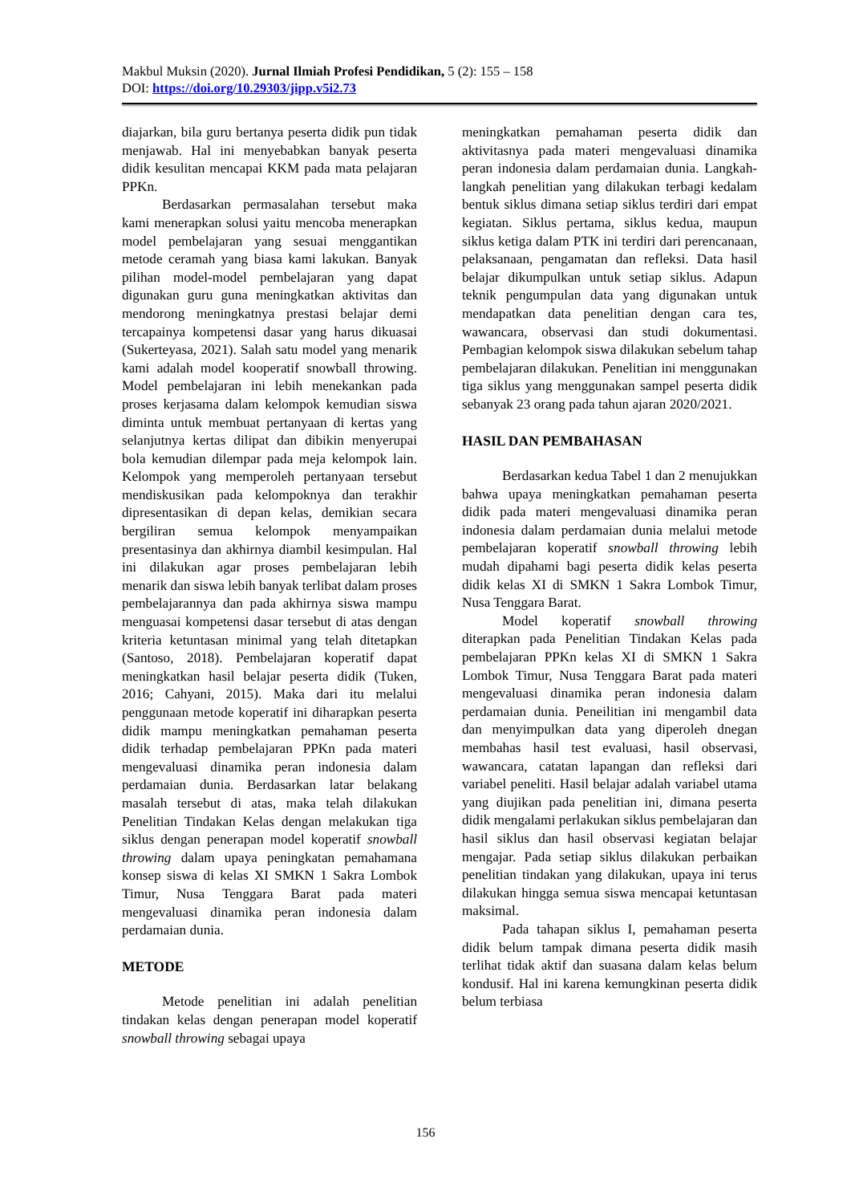Makbul Muksin (2020). Jurnal Ilmiah Profesi Pendidikan, 5 (2): 155 – 158
DOI: https://doi.org/10.29303/jipp.v5i2.73
diajarkan, bila guru bertanya peserta didik pun tidak menjawab. Hal ini menyebabkan banyak peserta didik kesulitan mencapai KKM pada mata pelajaran PPKn.
Berdasarkan permasalahan tersebut maka kami menerapkan solusi yaitu mencoba menerapkan model pembelajaran yang sesuai menggantikan metode ceramah yang biasa kami lakukan. Banyak pilihan model-model pembelajaran yang dapat digunakan guru guna meningkatkan aktivitas dan mendorong meningkatnya prestasi belajar demi tercapainya kompetensi dasar yang harus dikuasai (Sukerteyasa, 2021). Salah satu model yang menarik kami adalah model kooperatif snowball throwing. Model pembelajaran ini lebih menekankan pada proses kerjasama dalam kelompok kemudian siswa diminta untuk membuat pertanyaan di kertas yang selanjutnya kertas dilipat dan dibikin menyerupai bola kemudian dilempar pada meja kelompok lain. Kelompok yang memperoleh pertanyaan tersebut mendiskusikan pada kelompoknya dan terakhir dipresentasikan di depan kelas, demikian secara bergiliran semua kelompok menyampaikan presentasinya dan akhirnya diambil kesimpulan. Hal ini dilakukan agar proses pembelajaran lebih menarik dan siswa lebih banyak terlibat dalam proses pembelajarannya dan pada akhirnya siswa mampu menguasai kompetensi dasar tersebut di atas dengan kriteria ketuntasan minimal yang telah ditetapkan (Santoso, 2018). Pembelajaran koperatif dapat meningkatkan hasil belajar peserta didik (Tuken, 2016; Cahyani, 2015). Maka dari itu melalui penggunaan metode koperatif ini diharapkan peserta didik mampu meningkatkan pemahaman peserta didik terhadap pembelajaran PPKn pada materi mengevaluasi dinamika peran indonesia dalam perdamaian dunia. Berdasarkan latar belakang masalah tersebut di atas, maka telah dilakukan Penelitian Tindakan Kelas dengan melakukan tiga siklus dengan penerapan model koperatif snowball throwing dalam upaya peningkatan pemahamana konsep siswa di kelas XI SMKN 1 Sakra Lombok Timur, Nusa Tenggara Barat pada materi mengevaluasi dinamika peran indonesia dalam perdamaian dunia.
METODE
Metode penelitian ini adalah penelitian tindakan kelas dengan penerapan model koperatif snowball throwing sebagai upaya
meningkatkan pemahaman peserta didik dan aktivitasnya pada materi mengevaluasi dinamika peran indonesia dalam perdamaian dunia. Langkah-langkah penelitian yang dilakukan terbagi kedalam bentuk siklus dimana setiap siklus terdiri dari empat kegiatan. Siklus pertama, siklus kedua, maupun siklus ketiga dalam PTK ini terdiri dari perencanaan, pelaksanaan, pengamatan dan refleksi. Data hasil belajar dikumpulkan untuk setiap siklus. Adapun teknik pengumpulan data yang digunakan untuk mendapatkan data penelitian dengan cara tes, wawancara, observasi dan studi dokumentasi. Pembagian kelompok siswa dilakukan sebelum tahap pembelajaran dilakukan. Penelitian ini menggunakan tiga siklus yang menggunakan sampel peserta didik sebanyak 23 orang pada tahun ajaran 2020/2021.
HASIL DAN PEMBAHASAN
Berdasarkan kedua Tabel 1 dan 2 menujukkan bahwa upaya meningkatkan pemahaman peserta didik pada materi mengevaluasi dinamika peran indonesia dalam perdamaian dunia melalui metode pembelajaran koperatif snowball throwing lebih mudah dipahami bagi peserta didik kelas peserta didik kelas XI di SMKN 1 Sakra Lombok Timur, Nusa Tenggara Barat.
Model koperatif snowball throwing diterapkan pada Penelitian Tindakan Kelas pada pembelajaran PPKn kelas XI di SMKN 1 Sakra Lombok Timur, Nusa Tenggara Barat pada materi mengevaluasi dinamika peran indonesia dalam perdamaian dunia. Peneilitian ini mengambil data dan menyimpulkan data yang diperoleh dnegan membahas hasil test evaluasi, hasil observasi, wawancara, catatan lapangan dan refleksi dari variabel peneliti. Hasil belajar adalah variabel utama yang diujikan pada penelitian ini, dimana peserta didik mengalami perlakukan siklus pembelajaran dan hasil siklus dan hasil observasi kegiatan belajar mengajar. Pada setiap siklus dilakukan perbaikan penelitian tindakan yang dilakukan, upaya ini terus dilakukan hingga semua siswa mencapai ketuntasan maksimal.
Pada tahapan siklus I, pemahaman peserta didik belum tampak dimana peserta didik masih terlihat tidak aktif dan suasana dalam kelas belum kondusif. Hal ini karena kemungkinan peserta didik belum terbiasa
156